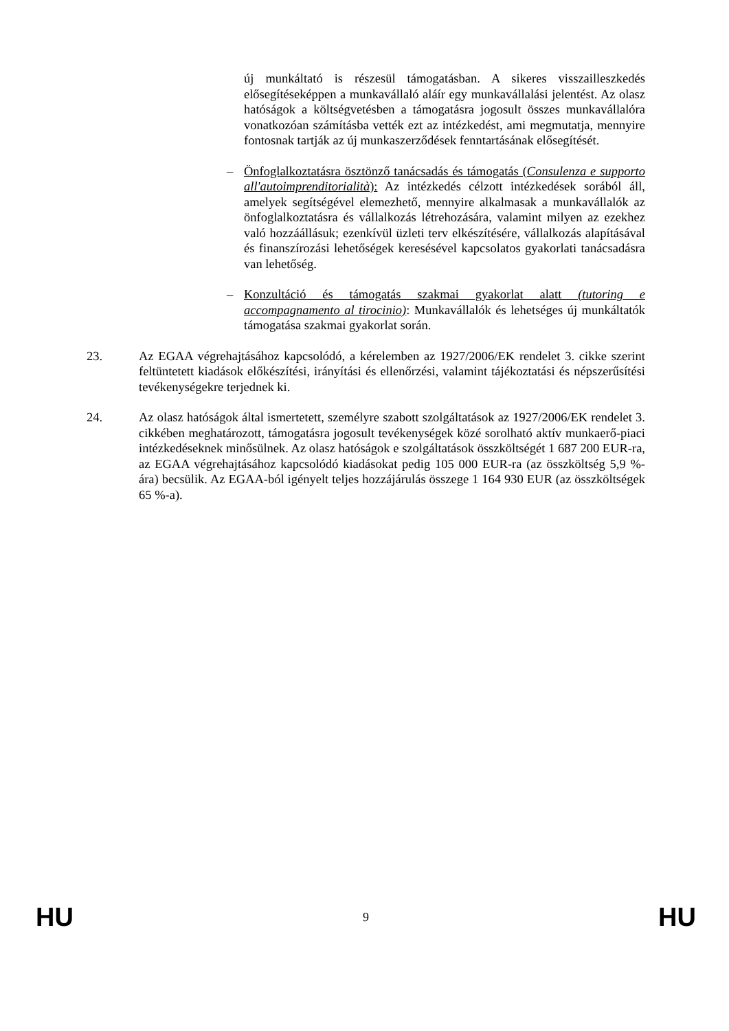új munkáltató is részesül támogatásban. A sikeres visszailleszkedés elősegítéseképpen a munkavállaló aláír egy munkavállalási jelentést. Az olasz hatóságok a költségvetésben a támogatásra jogosult összes munkavállalóra vonatkozóan számításba vették ezt az intézkedést, ami megmutatja, mennyire fontosnak tartják az új munkaszerződések fenntartásának elősegítését.
– Önfoglalkoztatásra ösztönző tanácsadás és támogatás (Consulenza e supporto all'autoimprenditorialità): Az intézkedés célzott intézkedések sorából áll, amelyek segítségével elemezhető, mennyire alkalmasak a munkavállalók az önfoglalkoztatásra és vállalkozás létrehozására, valamint milyen az ezekhez való hozzáállásuk; ezenkívül üzleti terv elkészítésére, vállalkozás alapításával és finanszírozási lehetőségek keresésével kapcsolatos gyakorlati tanácsadásra van lehetőség.
– Konzultáció és támogatás szakmai gyakorlat alatt (tutoring e accompagnamento al tirocinio): Munkavállalók és lehetséges új munkáltatók támogatása szakmai gyakorlat során.
23. Az EGAA végrehajtásához kapcsolódó, a kérelemben az 1927/2006/EK rendelet 3. cikke szerint feltüntetett kiadások előkészítési, irányítási és ellenőrzési, valamint tájékoztatási és népszerűsítési tevékenységekre terjednek ki.
24. Az olasz hatóságok által ismertetett, személyre szabott szolgáltatások az 1927/2006/EK rendelet 3. cikkében meghatározott, támogatásra jogosult tevékenységek közé sorolható aktív munkaerő-piaci intézkedéseknek minősülnek. Az olasz hatóságok e szolgáltatások összköltségét 1 687 200 EUR-ra, az EGAA végrehajtásához kapcsolódó kiadásokat pedig 105 000 EUR-ra (az összköltség 5,9 %-ára) becsülik. Az EGAA-ból igényelt teljes hozzájárulás összege 1 164 930 EUR (az összköltségek 65 %-a).
HU 9 HU